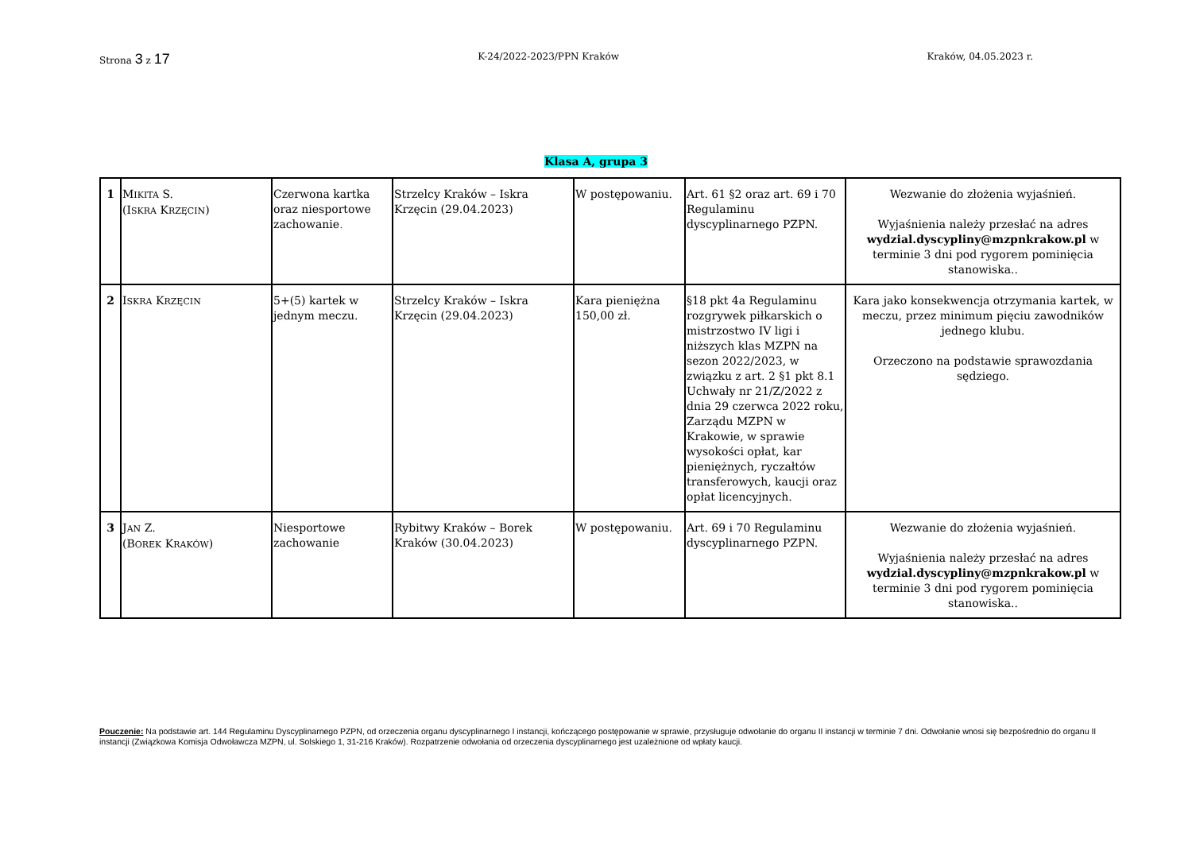Strona 3 z 17
K-24/2022-2023/PPN Kraków Kraków, 04.05.2023 r.
Klasa A, grupa 3
| 1 | M IKITA S. (I SKRA K RZĘCIN ) | Czerwona kartka oraz niesportowe zachowanie . | Strzelcy Kraków – Iskra Krzęcin (29.04.2023) | W postępowaniu. | Art. 61 §2 oraz art. 69 i 70 Regulaminu dyscyplinarnego PZPN. | Wezwanie do złożenia wyjaśnień. Wyjaśnienia należy przesłać na adres wydzial.dyscypliny@mzpnkrakow.pl w terminie 3 dni pod rygorem pominięcia stanowiska.. |
| 2 | I SKRA K RZĘCIN | 5+(5) kartek w jednym meczu. | Strzelcy Kraków – Iskra Krzęcin (29.04.2023) | Kara pieniężna 150,00 zł. | §18 pkt 4a Regulaminu rozgrywek piłkarskich o mistrzostwo IV ligi i niższych klas MZPN na sezon 2022/2023, w związku z art. 2 §1 pkt 8.1 Uchwały nr 21/Z/2022 z dnia 29 czerwca 2022 roku, Zarządu MZPN w Krakowie, w sprawie wysokości opłat, kar pieniężnych, ryczałtów transferowych, kaucji oraz opłat licencyjnych. | Kara jako konsekwencja otrzymania kartek, w meczu, przez minimum pięciu zawodników jednego klubu. Orzeczono na podstawie sprawozdania sędziego. |
| 3 | J AN Z. (B OREK K RAKÓW ) | Niesportowe zachowanie | Rybitwy Kraków – Borek Kraków (30.04.2023) | W postępowaniu. | Art. 69 i 70 Regulaminu dyscyplinarnego PZPN. | Wezwanie do złożenia wyjaśnień. Wyjaśnienia należy przesłać na adres wydzial.dyscypliny@mzpnkrakow.pl w terminie 3 dni pod rygorem pominięcia stanowiska.. |
Pouczenie: Na podstawie art. 144 Regulaminu Dyscyplinarnego PZPN, od orzeczenia organu dyscyplinarnego I instancji, kończącego postępowanie w sprawie, przysługuje odwołanie do organu II instancji w terminie 7 dni. Odwołanie wnosi się bezpośrednio do organu II instancji (Związkowa Komisja Odwoławcza MZPN, ul. Solskiego 1, 31-216 Kraków). Rozpatrzenie odwołania od orzeczenia dyscyplinarnego jest uzależnione od wpłaty kaucji.